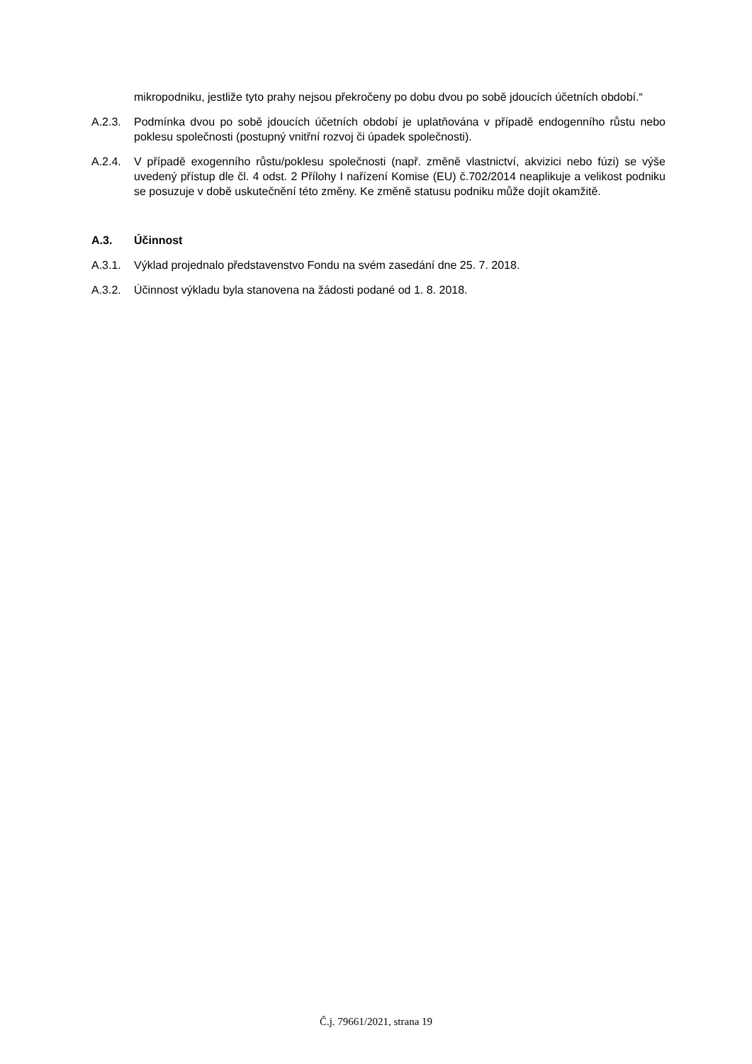mikropodniku, jestliže tyto prahy nejsou překročeny po dobu dvou po sobě jdoucích účetních období.“
A.2.3. Podmínka dvou po sobě jdoucích účetních období je uplatňována v případě endogenního růstu nebo poklesu společnosti (postupný vnitřní rozvoj či úpadek společnosti).
A.2.4. V případě exogenního růstu/poklesu společnosti (např. změně vlastnictví, akvizici nebo fúzi) se výše uvedený přístup dle čl. 4 odst. 2 Přílohy I nařízení Komise (EU) č.702/2014 neaplikuje a velikost podniku se posuzuje v době uskutečnění této změny. Ke změně statusu podniku může dojít okamžitě.
A.3. Účinnost
A.3.1. Výklad projednalo představenstvo Fondu na svém zasedání dne 25. 7. 2018.
A.3.2. Účinnost výkladu byla stanovena na žádosti podané od 1. 8. 2018.
Č.j. 79661/2021, strana 19